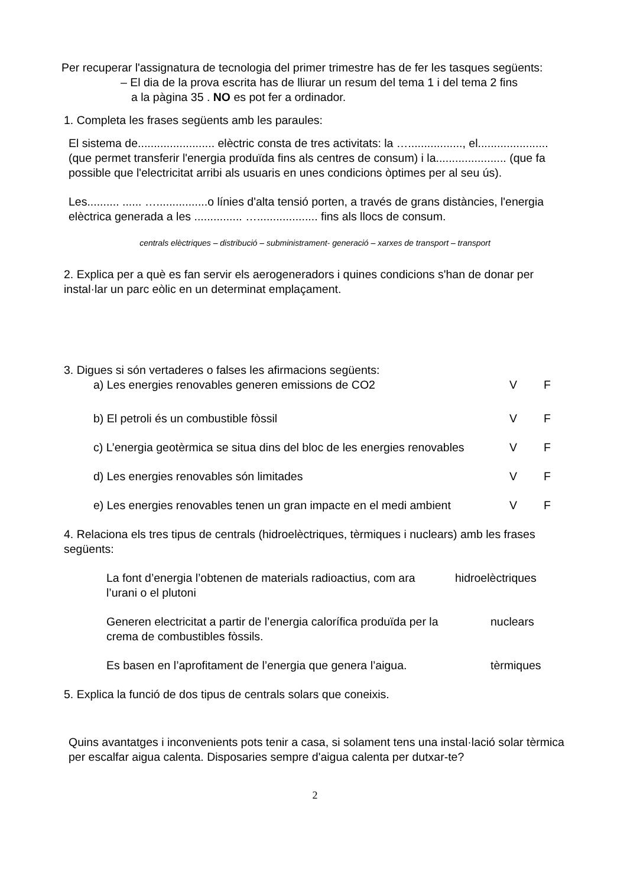Per recuperar l'assignatura de tecnologia del primer trimestre has de fer les tasques següents:
– El dia de la prova escrita has de lliurar un resum del tema 1 i del tema 2 fins
a la pàgina 35 . NO es pot fer a ordinador.
1. Completa les frases següents amb les paraules:
El sistema de........................ elèctric consta de tres activitats: la …................., el...................... (que permet transferir l'energia produïda fins als centres de consum) i la...................... (que fa possible que l'electricitat arribi als usuaris en unes condicions òptimes per al seu ús).
Les.......... ...... …................o línies d'alta tensió porten, a través de grans distàncies, l'energia elèctrica generada a les ............... …................... fins als llocs de consum.
centrals elèctriques – distribució – subministrament- generació – xarxes de transport – transport
2. Explica per a què es fan servir els aerogeneradors i quines condicions s'han de donar per instal·lar un parc eòlic en un determinat emplaçament.
3. Digues si són vertaderes o falses les afirmacions següents:
a) Les energies renovables generen emissions de CO2 V F
b) El petroli és un combustible fòssil V F
c) L’energia geotèrmica se situa dins del bloc de les energies renovables V F
d) Les energies renovables són limitades V F
e) Les energies renovables tenen un gran impacte en el medi ambient V F
4. Relaciona els tres tipus de centrals (hidroelèctriques, tèrmiques i nuclears) amb les frases següents:
La font d’energia l’obtenen de materials radioactius, com ara l’urani o el plutoni hidroelèctriques
Generen electricitat a partir de l’energia calorífica produïda per la crema de combustibles fòssils. nuclears
Es basen en l’aprofitament de l’energia que genera l’aigua. tèrmiques
5. Explica la funció de dos tipus de centrals solars que coneixis.
Quins avantatges i inconvenients pots tenir a casa, si solament tens una instal·lació solar tèrmica per escalfar aigua calenta. Disposaries sempre d'aigua calenta per dutxar-te?
2